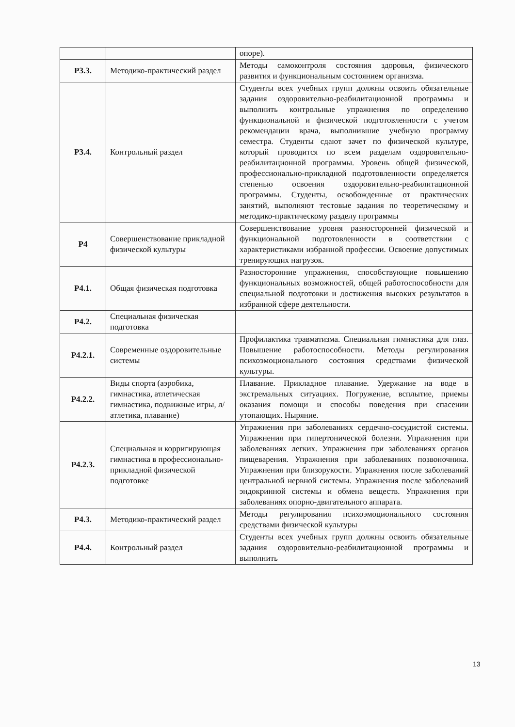| | | опоре). |
| Р3.3. | Методико-практический раздел | Методы самоконтроля состояния здоровья, физического развития и функциональным состоянием организма. |
| Р3.4. | Контрольный раздел | Студенты всех учебных групп должны освоить обязательные задания оздоровительно-реабилитационной программы и выполнить контрольные упражнения по определению функциональной и физической подготовленности с учетом рекомендации врача, выполнившие учебную программу семестра. Студенты сдают зачет по физической культуре, который проводится по всем разделам оздоровительно-реабилитационной программы. Уровень общей физической, профессионально-прикладной подготовленности определяется степенью освоения оздоровительно-реабилитационной программы. Студенты, освобожденные от практических занятий, выполняют тестовые задания по теоретическому и методико-практическому разделу программы |
| Р4 | Совершенствование прикладной физической культуры | Совершенствование уровня разносторонней физической и функциональной подготовленности в соответствии с характеристиками избранной профессии. Освоение допустимых тренирующих нагрузок. |
| Р4.1. | Общая физическая подготовка | Разносторонние упражнения, способствующие повышению функциональных возможностей, общей работоспособности для специальной подготовки и достижения высоких результатов в избранной сфере деятельности. |
| Р4.2. | Специальная физическая подготовка | |
| Р4.2.1. | Современные оздоровительные системы | Профилактика травматизма. Специальная гимнастика для глаз. Повышение работоспособности. Методы регулирования психоэмоционального состояния средствами физической культуры. |
| Р4.2.2. | Виды спорта (аэробика, гимнастика, атлетическая гимнастика, подвижные игры, л/атлетика, плавание) | Плавание. Прикладное плавание. Удержание на воде в экстремальных ситуациях. Погружение, всплытие, приемы оказания помощи и способы поведения при спасении утопающих. Ныряние. |
| Р4.2.3. | Специальная и корригирующая гимнастика в профессионально-прикладной физической подготовке | Упражнения при заболеваниях сердечно-сосудистой системы. Упражнения при гипертонической болезни. Упражнения при заболеваниях легких. Упражнения при заболеваниях органов пищеварения. Упражнения при заболеваниях позвоночника. Упражнения при близорукости. Упражнения после заболеваний центральной нервной системы. Упражнения после заболеваний эндокринной системы и обмена веществ. Упражнения при заболеваниях опорно-двигательного аппарата. |
| Р4.3. | Методико-практический раздел | Методы регулирования психоэмоционального состояния средствами физической культуры |
| Р4.4. | Контрольный раздел | Студенты всех учебных групп должны освоить обязательные задания оздоровительно-реабилитационной программы и выполнить |
13